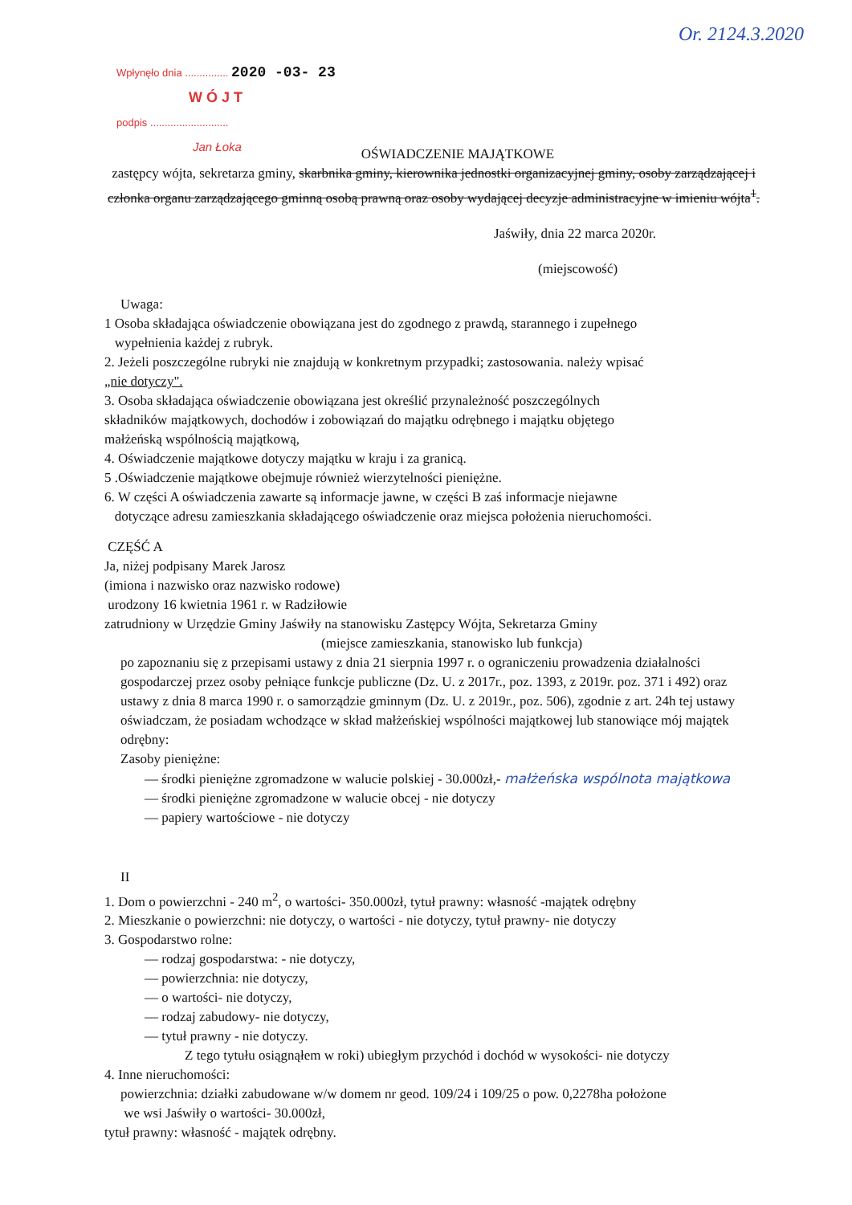Or. 2124.3.2020
Wpłynęło dnia ............... 2020 -03- 23
W Ó J T
podpis ...........................
Jan Łoka
OŚWIADCZENIE MAJĄTKOWE
zastępcy wójta, sekretarza gminy, skarbnika gminy, kierownika jednostki organizacyjnej gminy, osoby zarządzającej i członka organu zarządzającego gminną osobą prawną oraz osoby wydającej decyzje administracyjne w imieniu wójta<sup>1</sup>.
Jaświły, dnia 22 marca 2020r.
(miejscowość)
Uwaga:
1 Osoba składająca oświadczenie obowiązana jest do zgodnego z prawdą, starannego i zupełnego
wypełnienia każdej z rubryk.
2. Jeżeli poszczególne rubryki nie znajdują w konkretnym przypadki; zastosowania. należy wpisać
„nie dotyczy".
3. Osoba składająca oświadczenie obowiązana jest określić przynależność poszczególnych
składników majątkowych, dochodów i zobowiązań do majątku odrębnego i majątku objętego
małżeńską wspólnością majątkową,
4. Oświadczenie majątkowe dotyczy majątku w kraju i za granicą.
5 .Oświadczenie majątkowe obejmuje również wierzytelności pieniężne.
6. W części A oświadczenia zawarte są informacje jawne, w części B zaś informacje niejawne
dotyczące adresu zamieszkania składającego oświadczenie oraz miejsca położenia nieruchomości.
CZĘŚĆ A
Ja, niżej podpisany Marek Jarosz
(imiona i nazwisko oraz nazwisko rodowe)
urodzony 16 kwietnia 1961 r. w Radziłowie
zatrudniony w Urzędzie Gminy Jaświły na stanowisku Zastępcy Wójta, Sekretarza Gminy
(miejsce zamieszkania, stanowisko lub funkcja)
po zapoznaniu się z przepisami ustawy z dnia 21 sierpnia 1997 r. o ograniczeniu prowadzenia działalności gospodarczej przez osoby pełniące funkcje publiczne (Dz. U. z 2017r., poz. 1393, z 2019r. poz. 371 i 492) oraz ustawy z dnia 8 marca 1990 r. o samorządzie gminnym (Dz. U. z 2019r., poz. 506), zgodnie z art. 24h tej ustawy oświadczam, że posiadam wchodzące w skład małżeńskiej wspólności majątkowej lub stanowiące mój majątek odrębny:
Zasoby pieniężne:
— środki pieniężne zgromadzone w walucie polskiej - 30.000zł,- małżeńska wspólnota majątkowa
— środki pieniężne zgromadzone w walucie obcej - nie dotyczy
— papiery wartościowe - nie dotyczy
II
1. Dom o powierzchni - 240 m<sup>2</sup>, o wartości- 350.000zł, tytuł prawny: własność -majątek odrębny
2. Mieszkanie o powierzchni: nie dotyczy, o wartości - nie dotyczy, tytuł prawny- nie dotyczy
3. Gospodarstwo rolne:
— rodzaj gospodarstwa: - nie dotyczy,
— powierzchnia: nie dotyczy,
— o wartości- nie dotyczy,
— rodzaj zabudowy- nie dotyczy,
— tytuł prawny - nie dotyczy.
Z tego tytułu osiągnąłem w roki) ubiegłym przychód i dochód w wysokości- nie dotyczy
4. Inne nieruchomości:
powierzchnia: działki zabudowane w/w domem nr geod. 109/24 i 109/25 o pow. 0,2278ha położone
we wsi Jaświły o wartości- 30.000zł,
tytuł prawny: własność - majątek odrębny.